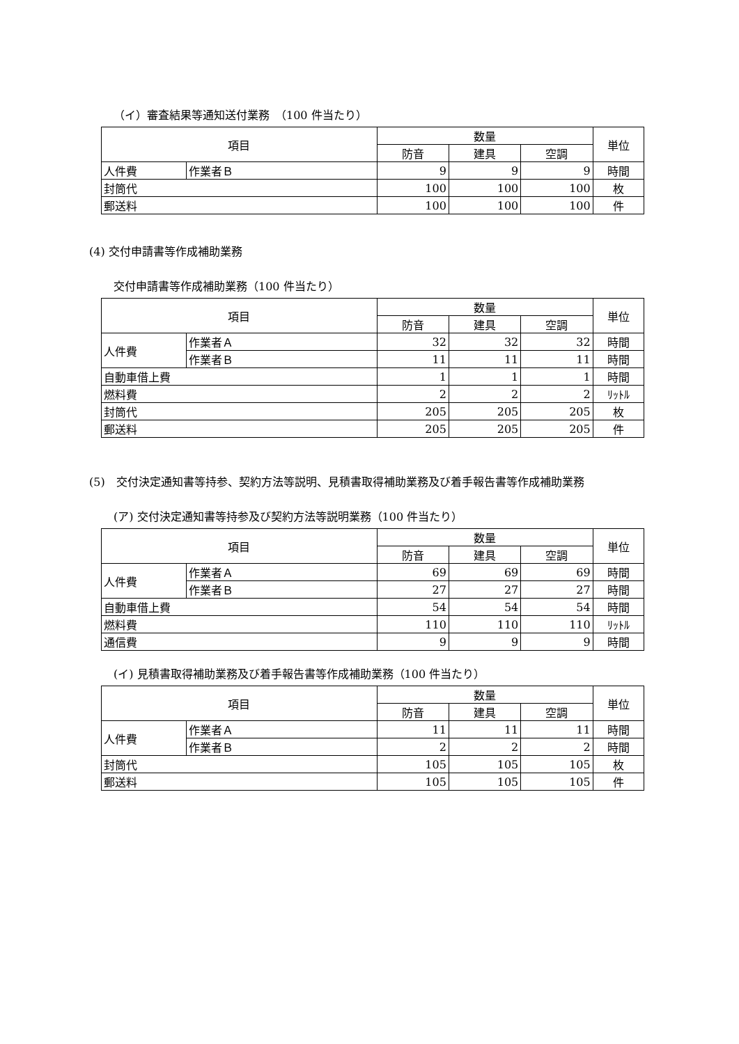（イ）審査結果等通知送付業務　（100 件当たり）
| 項目 | | 数量 | | | 単位 |
| --- | --- | --- | --- | --- | --- |
| | | 防音 | 建具 | 空調 | |
| 人件費 | 作業者Ｂ | 9 | 9 | 9 | 時間 |
| 封筒代 | | 100 | 100 | 100 | 枚 |
| 郵送料 | | 100 | 100 | 100 | 件 |
(4) 交付申請書等作成補助業務
交付申請書等作成補助業務（100 件当たり）
| 項目 | | 数量 | | | 単位 |
| --- | --- | --- | --- | --- | --- |
| | | 防音 | 建具 | 空調 | |
| 人件費 | 作業者Ａ | 32 | 32 | 32 | 時間 |
| | 作業者Ｂ | 11 | 11 | 11 | 時間 |
| 自動車借上費 | | 1 | 1 | 1 | 時間 |
| 燃料費 | | 2 | 2 | 2 | ﾘｯﾄﾙ |
| 封筒代 | | 205 | 205 | 205 | 枚 |
| 郵送料 | | 205 | 205 | 205 | 件 |
(5)　交付決定通知書等持参、契約方法等説明、見積書取得補助業務及び着手報告書等作成補助業務
(ア) 交付決定通知書等持参及び契約方法等説明業務（100 件当たり）
| 項目 | | 数量 | | | 単位 |
| --- | --- | --- | --- | --- | --- |
| | | 防音 | 建具 | 空調 | |
| 人件費 | 作業者Ａ | 69 | 69 | 69 | 時間 |
| | 作業者Ｂ | 27 | 27 | 27 | 時間 |
| 自動車借上費 | | 54 | 54 | 54 | 時間 |
| 燃料費 | | 110 | 110 | 110 | ﾘｯﾄﾙ |
| 通信費 | | 9 | 9 | 9 | 時間 |
(イ) 見積書取得補助業務及び着手報告書等作成補助業務（100 件当たり）
| 項目 | | 数量 | | | 単位 |
| --- | --- | --- | --- | --- | --- |
| | | 防音 | 建具 | 空調 | |
| 人件費 | 作業者Ａ | 11 | 11 | 11 | 時間 |
| | 作業者Ｂ | 2 | 2 | 2 | 時間 |
| 封筒代 | | 105 | 105 | 105 | 枚 |
| 郵送料 | | 105 | 105 | 105 | 件 |